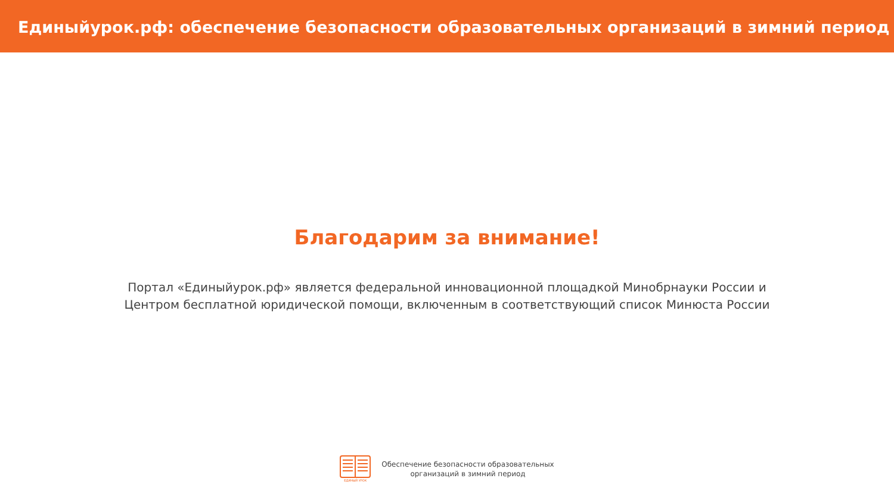Единыйурок.рф: обеспечение безопасности образовательных организаций в зимний период
Благодарим за внимание!
Портал «Единыйурок.рф» является федеральной инновационной площадкой Минобрнауки России и
Центром бесплатной юридической помощи, включенным в соответствующий список Минюста России
ЕДИНЫЙ УРОК
Обеспечение безопасности образовательных
организаций в зимний период